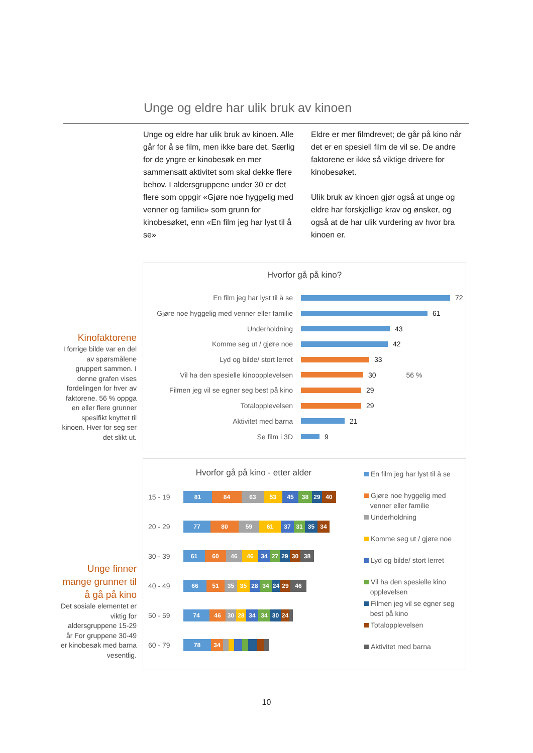Unge og eldre har ulik bruk av kinoen
Unge og eldre har ulik bruk av kinoen. Alle går for å se film, men ikke bare det. Særlig for de yngre er kinobesøk en mer sammensatt aktivitet som skal dekke flere behov. I aldersgruppene under 30 er det flere som oppgir «Gjøre noe hyggelig med venner og familie» som grunn for kinobesøket, enn «En film jeg har lyst til å se»
Eldre er mer filmdrevet; de går på kino når det er en spesiell film de vil se. De andre faktorene er ikke så viktige drivere for kinobesøket.
Ulik bruk av kinoen gjør også at unge og eldre har forskjellige krav og ønsker, og også at de har ulik vurdering av hvor bra kinoen er.
Kinofaktorene
I forrige bilde var en del av spørsmålene gruppert sammen. I denne grafen vises fordelingen for hver av faktorene. 56 % oppga en eller flere grunner spesifikt knyttet til kinoen. Hver for seg ser det slikt ut.
Hvorfor gå på kino?
En film jeg har lyst til å se 72
Gjøre noe hyggelig med venner eller familie
61
Underholdning 43
Komme seg ut / gjøre noe 42
Lyd og bilde/ stort lerret 33
Vil ha den spesielle kinoopplevelsen
30 56 %
Filmen jeg vil se egner seg best på kino
29
Totalopplevelsen 29
Aktivitet med barna 21
Se film i 3D 9
Unge finner mange grunner til å gå på kino
Det sosiale elementet er viktig for aldersgruppene 15-29 år For gruppene 30-49 er kinobesøk med barna vesentlig.
Hvorfor gå på kino - etter alder
15 - 19
81 84 63 53 45 38 29 40
20 - 29
77 80 59 61 37 31 35 34
30 - 39
61 60 46 46 34 27 29 30 38
40 - 49
66 51 35 35 28 34 24 29 46
50 - 59
74 46 30 28 34 34 30 24
60 - 79
78 34
En film jeg har lyst til å se
Gjøre noe hyggelig med
venner eller familie
Underholdning
Komme seg ut / gjøre noe
Lyd og bilde/ stort lerret
Vil ha den spesielle kino
opplevelsen
Filmen jeg vil se egner seg
best på kino
Totalopplevelsen
Aktivitet med barna
10